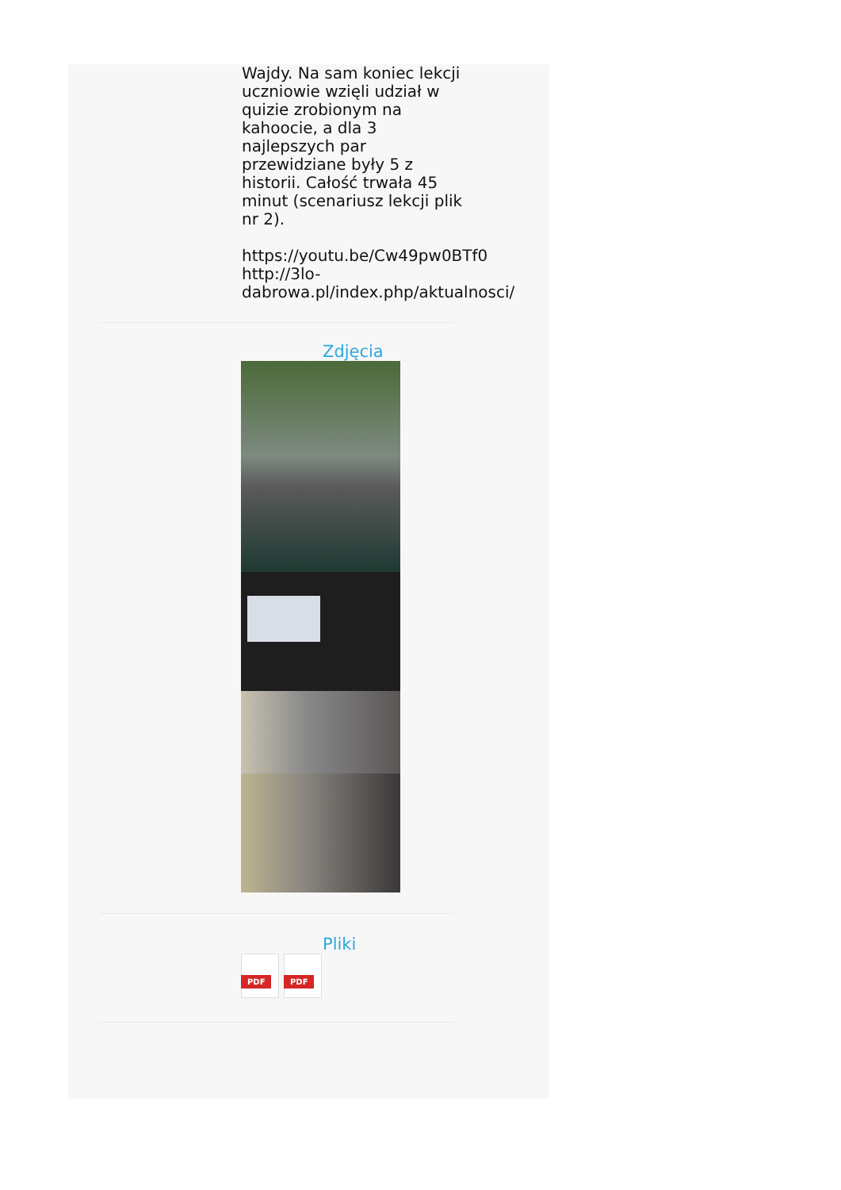Wajdy. Na sam koniec lekcji uczniowie wzięli udział w quizie zrobionym na kahoocie, a dla 3 najlepszych par przewidziane były 5 z historii. Całość trwała 45 minut (scenariusz lekcji plik nr 2).
https://youtu.be/Cw49pw0BTf0
http://3lo-dabrowa.pl/index.php/aktualnosci/
Zdjęcia
Pliki
PDF
PDF